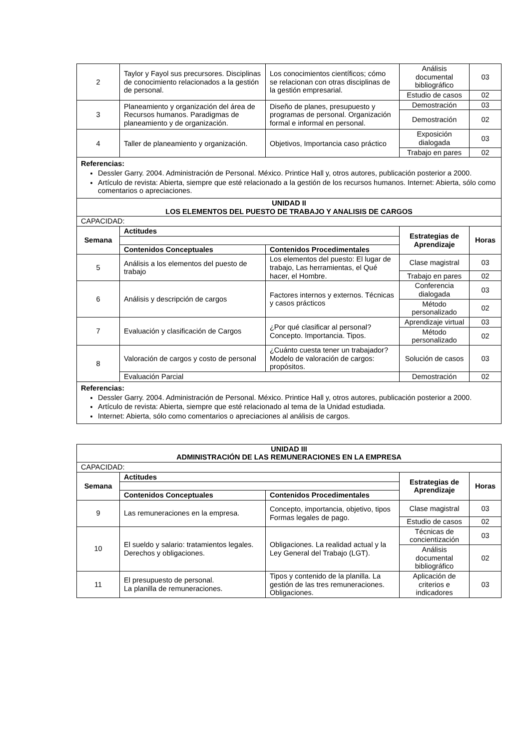| 2 | Taylor y Fayol sus precursores. Disciplinas de conocimiento relacionados a la gestión de personal. | Los conocimientos científicos; cómo se relacionan con otras disciplinas de la gestión empresarial. | Análisis documental bibliográfico | 03 |
| | | | Estudio de casos | 02 |
| 3 | Planeamiento y organización del área de Recursos humanos. Paradigmas de planeamiento y de organización. | Diseño de planes, presupuesto y programas de personal. Organización formal e informal en personal. | Demostración | 03 |
| | | | Demostración | 02 |
| 4 | Taller de planeamiento y organización. | Objetivos, Importancia caso práctico | Exposición dialogada | 03 |
| | | | Trabajo en pares | 02 |
| Referencias: Dessler Garry. 2004. Administración de Personal. México. Printice Hall y, otros autores, publicación posterior a 2000. Artículo de revista: Abierta, siempre que esté relacionado a la gestión de los recursos humanos. Internet: Abierta, sólo como comentarios o apreciaciones. | | | | |
| UNIDAD II LOS ELEMENTOS DEL PUESTO DE TRABAJO Y ANALISIS DE CARGOS | | | | |
| CAPACIDAD: | | | | |
| Semana | Actitudes | | Estrategias de Aprendizaje | Horas |
| | Contenidos Conceptuales | Contenidos Procedimentales | | |
| 5 | Análisis a los elementos del puesto de trabajo | Los elementos del puesto: El lugar de trabajo, Las herramientas, el Qué hacer, el Hombre. | Clase magistral | 03 |
| | | | Trabajo en pares | 02 |
| 6 | Análisis y descripción de cargos | Factores internos y externos. Técnicas y casos prácticos | Conferencia dialogada | 03 |
| | | | Método personalizado | 02 |
| 7 | Evaluación y clasificación de Cargos | ¿Por qué clasificar al personal? Concepto. Importancia. Tipos. | Aprendizaje virtual | 03 |
| | | | Método personalizado | 02 |
| 8 | Valoración de cargos y costo de personal | ¿Cuánto cuesta tener un trabajador? Modelo de valoración de cargos: propósitos. | Solución de casos | 03 |
| | Evaluación Parcial | | Demostración | 02 |
| Referencias: Dessler Garry. 2004. Administración de Personal. México. Printice Hall y, otros autores, publicación posterior a 2000. Artículo de revista: Abierta, siempre que esté relacionado al tema de la Unidad estudiada. Internet: Abierta, sólo como comentarios o apreciaciones al análisis de cargos. | | | | |
| UNIDAD III ADMINISTRACIÓN DE LAS REMUNERACIONES EN LA EMPRESA | | | | |
| --- | --- | --- | --- | --- |
| CAPACIDAD: | | | | |
| Semana | Actitudes | | Estrategias de Aprendizaje | Horas |
| | Contenidos Conceptuales | Contenidos Procedimentales | | |
| 9 | Las remuneraciones en la empresa. | Concepto, importancia, objetivo, tipos Formas legales de pago. | Clase magistral | 03 |
| | | | Estudio de casos | 02 |
| 10 | El sueldo y salario: tratamientos legales. Derechos y obligaciones. | Obligaciones. La realidad actual y la Ley General del Trabajo (LGT). | Técnicas de concientización | 03 |
| | | | Análisis documental bibliográfico | 02 |
| 11 | El presupuesto de personal. La planilla de remuneraciones. | Tipos y contenido de la planilla. La gestión de las tres remuneraciones. Obligaciones. | Aplicación de criterios e indicadores | 03 |